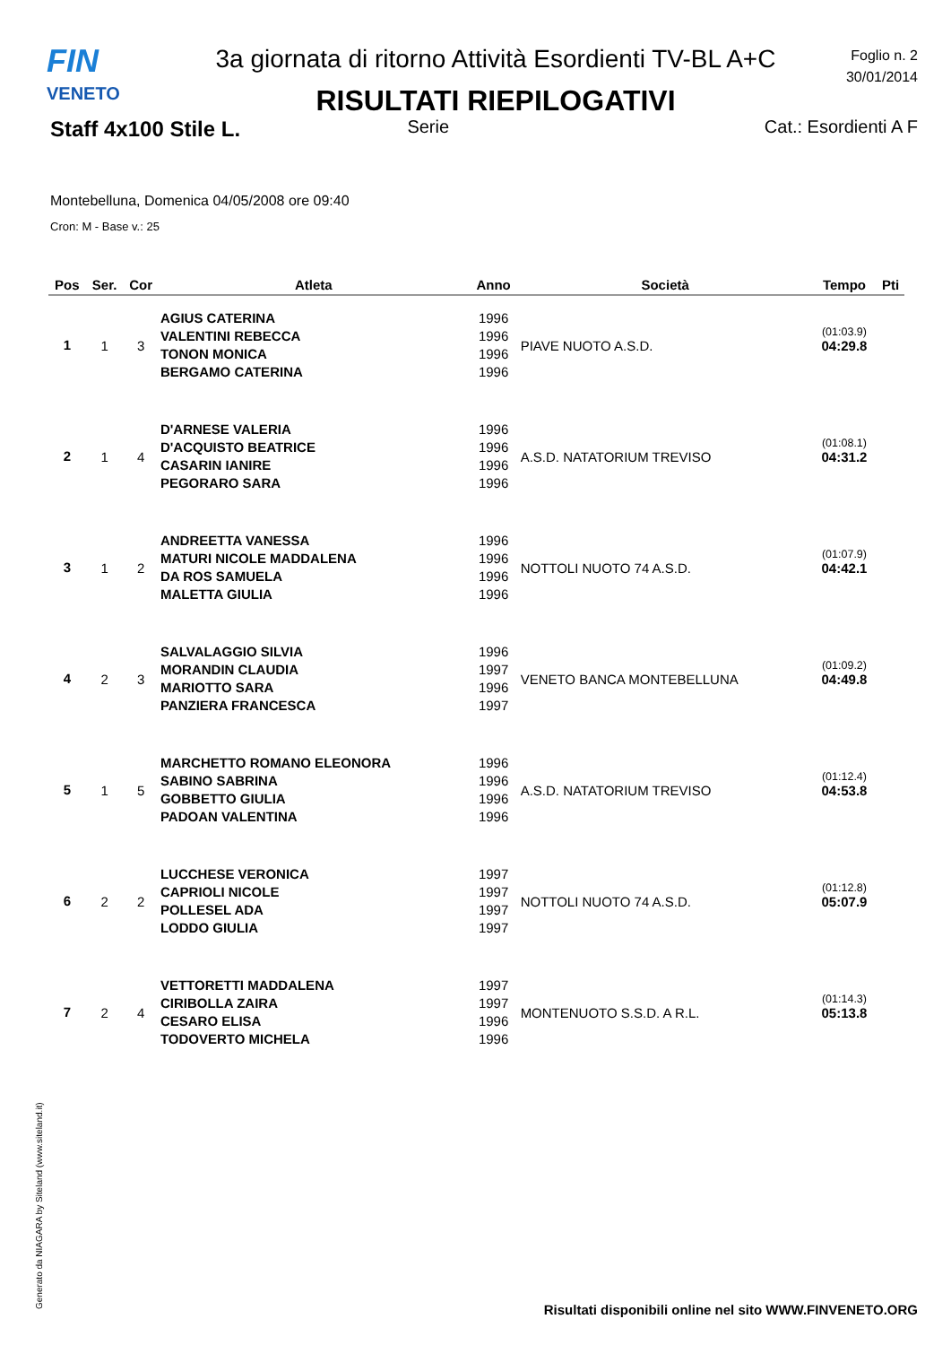FIN
VENETO
3a giornata di ritorno Attività Esordienti TV-BL A+C
RISULTATI RIEPILOGATIVI
Foglio n. 2
30/01/2014
Staff 4x100 Stile L.
Serie Cat.: Esordienti A F
Montebelluna, Domenica 04/05/2008 ore 09:40
Cron: M - Base v.: 25
| Pos | Ser. | Cor | Atleta | Anno | Società | Tempo | Pti |
| --- | --- | --- | --- | --- | --- | --- | --- |
| 1 | 1 | 3 | AGIUS CATERINA VALENTINI REBECCA TONON MONICA BERGAMO CATERINA | 1996 1996 1996 1996 | PIAVE NUOTO A.S.D. | (01:03.9) 04:29.8 | |
| 2 | 1 | 4 | D'ARNESE VALERIA D'ACQUISTO BEATRICE CASARIN IANIRE PEGORARO SARA | 1996 1996 1996 1996 | A.S.D. NATATORIUM TREVISO | (01:08.1) 04:31.2 | |
| 3 | 1 | 2 | ANDREETTA VANESSA MATURI NICOLE MADDALENA DA ROS SAMUELA MALETTA GIULIA | 1996 1996 1996 1996 | NOTTOLI NUOTO 74 A.S.D. | (01:07.9) 04:42.1 | |
| 4 | 2 | 3 | SALVALAGGIO SILVIA MORANDIN CLAUDIA MARIOTTO SARA PANZIERA FRANCESCA | 1996 1997 1996 1997 | VENETO BANCA MONTEBELLUNA | (01:09.2) 04:49.8 | |
| 5 | 1 | 5 | MARCHETTO ROMANO ELEONORA SABINO SABRINA GOBBETTO GIULIA PADOAN VALENTINA | 1996 1996 1996 1996 | A.S.D. NATATORIUM TREVISO | (01:12.4) 04:53.8 | |
| 6 | 2 | 2 | LUCCHESE VERONICA CAPRIOLI NICOLE POLLESEL ADA LODDO GIULIA | 1997 1997 1997 1997 | NOTTOLI NUOTO 74 A.S.D. | (01:12.8) 05:07.9 | |
| 7 | 2 | 4 | VETTORETTI MADDALENA CIRIBOLLA ZAIRA CESARO ELISA TODOVERTO MICHELA | 1997 1997 1996 1996 | MONTENUOTO S.S.D. A R.L. | (01:14.3) 05:13.8 | |
Generato da NIAGARA by Siteland (www.siteland.it)
Risultati disponibili online nel sito WWW.FINVENETO.ORG